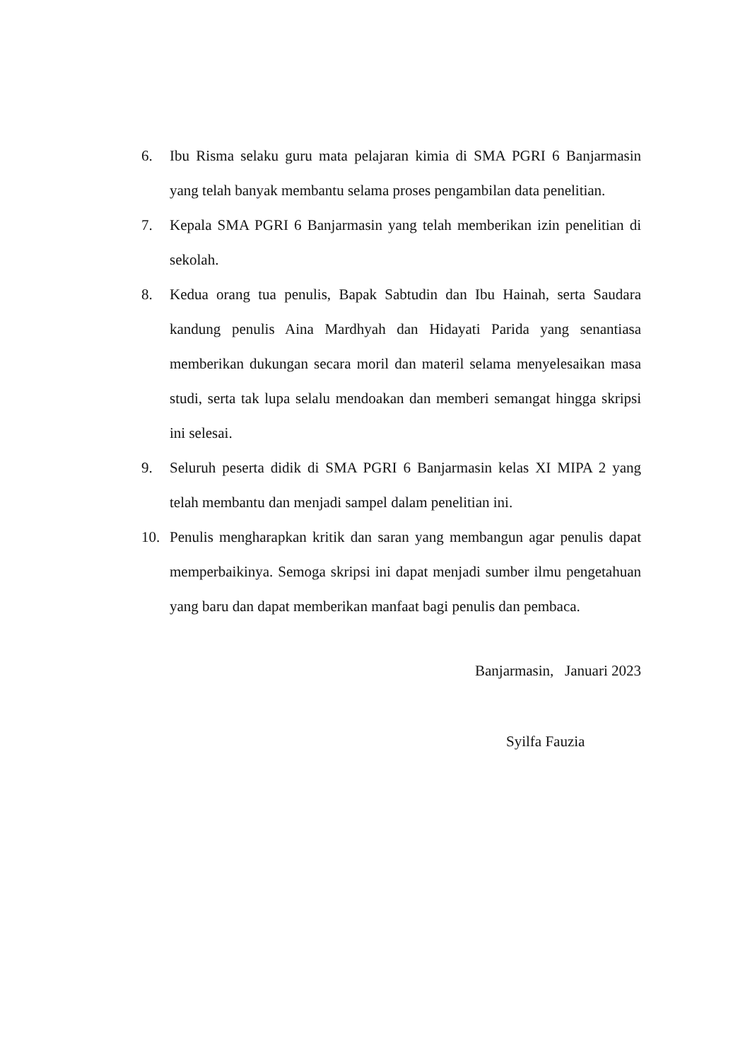6. Ibu Risma selaku guru mata pelajaran kimia di SMA PGRI 6 Banjarmasin yang telah banyak membantu selama proses pengambilan data penelitian.
7. Kepala SMA PGRI 6 Banjarmasin yang telah memberikan izin penelitian di sekolah.
8. Kedua orang tua penulis, Bapak Sabtudin dan Ibu Hainah, serta Saudara kandung penulis Aina Mardhyah dan Hidayati Parida yang senantiasa memberikan dukungan secara moril dan materil selama menyelesaikan masa studi, serta tak lupa selalu mendoakan dan memberi semangat hingga skripsi ini selesai.
9. Seluruh peserta didik di SMA PGRI 6 Banjarmasin kelas XI MIPA 2 yang telah membantu dan menjadi sampel dalam penelitian ini.
10. Penulis mengharapkan kritik dan saran yang membangun agar penulis dapat memperbaikinya. Semoga skripsi ini dapat menjadi sumber ilmu pengetahuan yang baru dan dapat memberikan manfaat bagi penulis dan pembaca.
Banjarmasin, Januari 2023
Syilfa Fauzia